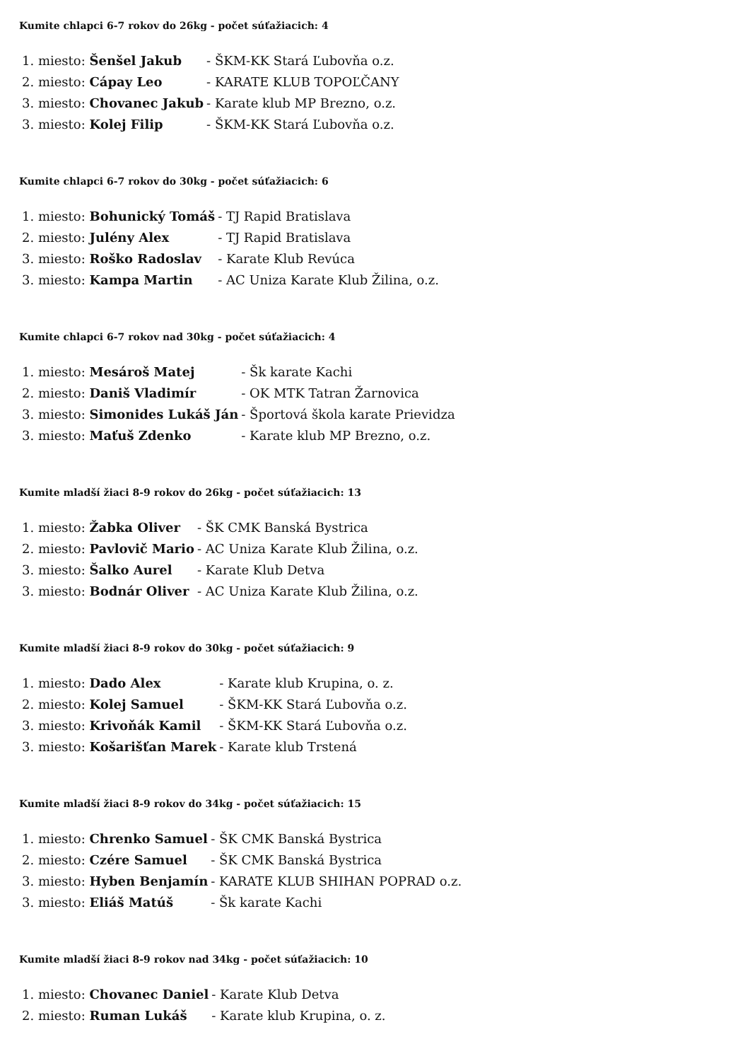Kumite chlapci 6-7 rokov do 26kg - počet súťažiacich: 4
| 1. miesto: | Šenšel Jakub | - ŠKM-KK Stará Ľubovňa o.z. |
| 2. miesto: | Cápay Leo | - KARATE KLUB TOPOĽČANY |
| 3. miesto: | Chovanec Jakub | - Karate klub MP Brezno, o.z. |
| 3. miesto: | Kolej Filip | - ŠKM-KK Stará Ľubovňa o.z. |
Kumite chlapci 6-7 rokov do 30kg - počet súťažiacich: 6
| 1. miesto: | Bohunický Tomáš | - TJ Rapid Bratislava |
| 2. miesto: | Julény Alex | - TJ Rapid Bratislava |
| 3. miesto: | Roško Radoslav | - Karate Klub Revúca |
| 3. miesto: | Kampa Martin | - AC Uniza Karate Klub Žilina, o.z. |
Kumite chlapci 6-7 rokov nad 30kg - počet súťažiacich: 4
| 1. miesto: | Mesároš Matej | - Šk karate Kachi |
| 2. miesto: | Daniš Vladimír | - OK MTK Tatran Žarnovica |
| 3. miesto: | Simonides Lukáš Ján | - Športová škola karate Prievidza |
| 3. miesto: | Maťuš Zdenko | - Karate klub MP Brezno, o.z. |
Kumite mladší žiaci 8-9 rokov do 26kg - počet súťažiacich: 13
| 1. miesto: | Žabka Oliver | - ŠK CMK Banská Bystrica |
| 2. miesto: | Pavlovič Mario | - AC Uniza Karate Klub Žilina, o.z. |
| 3. miesto: | Šalko Aurel | - Karate Klub Detva |
| 3. miesto: | Bodnár Oliver | - AC Uniza Karate Klub Žilina, o.z. |
Kumite mladší žiaci 8-9 rokov do 30kg - počet súťažiacich: 9
| 1. miesto: | Dado Alex | - Karate klub Krupina, o. z. |
| 2. miesto: | Kolej Samuel | - ŠKM-KK Stará Ľubovňa o.z. |
| 3. miesto: | Krivoňák Kamil | - ŠKM-KK Stará Ľubovňa o.z. |
| 3. miesto: | Košarišťan Marek | - Karate klub Trstená |
Kumite mladší žiaci 8-9 rokov do 34kg - počet súťažiacich: 15
| 1. miesto: | Chrenko Samuel | - ŠK CMK Banská Bystrica |
| 2. miesto: | Czére Samuel | - ŠK CMK Banská Bystrica |
| 3. miesto: | Hyben Benjamín | - KARATE KLUB SHIHAN POPRAD o.z. |
| 3. miesto: | Eliáš Matúš | - Šk karate Kachi |
Kumite mladší žiaci 8-9 rokov nad 34kg - počet súťažiacich: 10
| 1. miesto: | Chovanec Daniel | - Karate Klub Detva |
| 2. miesto: | Ruman Lukáš | - Karate klub Krupina, o. z. |